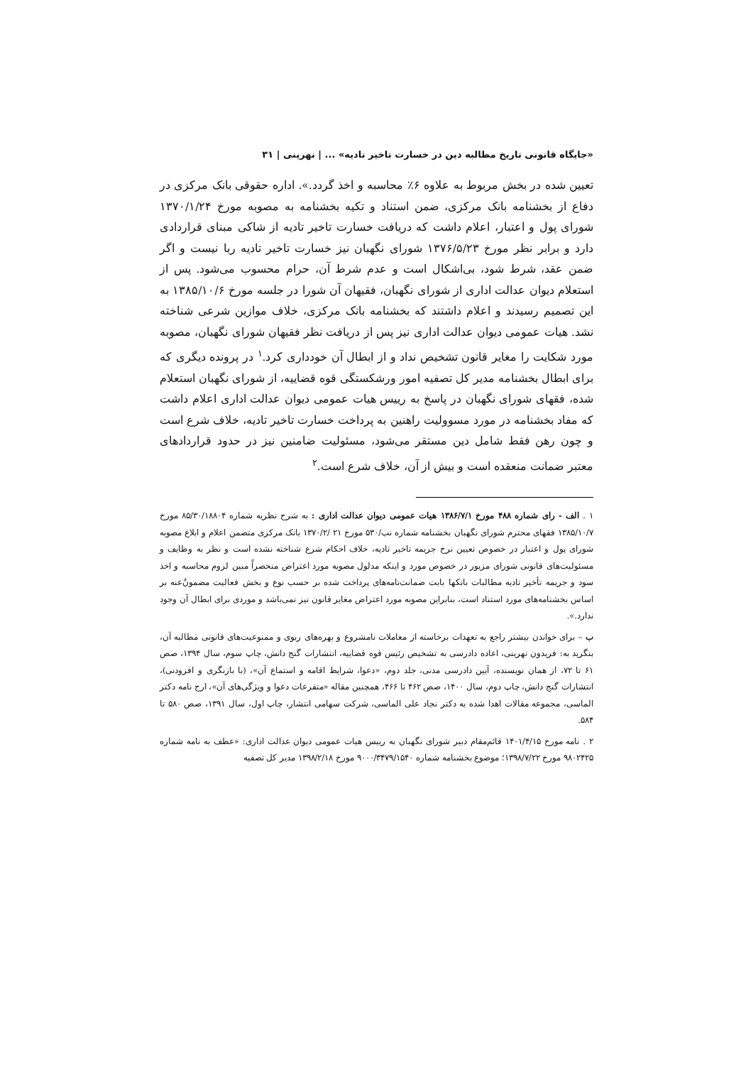«جایگاه قانونی تاریخ مطالبه دین در خسارت تاخیر تادیه» ... | نهرینی | ۳۱
تعیین شده در بخش مربوط به علاوه ۶٪ محاسبه و اخذ گردد.». اداره حقوقی بانک مرکزی در دفاع از بخشنامه بانک مرکزی، ضمن استناد و تکیه بخشنامه به مصوبه مورخ ۱۳۷۰/۱/۲۴ شورای پول و اعتبار، اعلام داشت که دریافت خسارت تاخیر تادیه از شاکی مبنای قراردادی دارد و برابر نظر مورخ ۱۳۷۶/۵/۲۳ شورای نگهبان نیز خسارت تاخیر تادیه ربا نیست و اگر ضمن عقد، شرط شود، بی‌اشکال است و عدم شرط آن، حرام محسوب می‌شود. پس از استعلام دیوان عدالت اداری از شورای نگهبان، فقیهان آن شورا در جلسه مورخ ۱۳۸۵/۱۰/۶ به این تصمیم رسیدند و اعلام داشتند که بخشنامه بانک مرکزی، خلاف موازین شرعی شناخته نشد. هیات عمومی دیوان عدالت اداری نیز پس از دریافت نظر فقیهان شورای نگهبان، مصوبه مورد شکایت را مغایر قانون تشخیص نداد و از ابطال آن خودداری کرد.<sup>۱</sup> در پرونده دیگری که برای ابطال بخشنامه مدیر کل تصفیه امور ورشکستگی قوه قضاییه، از شورای نگهبان استعلام شده، فقهای شورای نگهبان در پاسخ به رییس هیات عمومی دیوان عدالت اداری اعلام داشت که مفاد بخشنامه در مورد مسوولیت راهنین به پرداخت خسارت تاخیر تادیه، خلاف شرع است و چون رهن فقط شامل دین مستقر می‌شود، مسئولیت ضامنین نیز در حدود قراردادهای معتبر ضمانت منعقده است و بیش از آن، خلاف شرع است.<sup>۲</sup>
۱ . الف - رای شماره ۴۸۸ مورخ ۱۳۸۶/۷/۱ هیات عمومی دیوان عدالت اداری : به شرح نظریه شماره ۸۵/۳۰/۱۸۸۰۴ مورخ ۱۳۸۵/۱۰/۷ فقهای محترم شورای نگهبان بخشنامه شماره نب/۵۳۰ مورخ ۲۱ /۱۳۷۰/۲ بانک مرکزی متضمن اعلام و ابلاغ مصوبه شورای پول و اعتبار در خصوص تعیین نرخ جریمه تاخیر تادیه، خلاف احکام شرع شناخته نشده است و نظر به وظایف و مسئولیت‌های قانونی شورای مزبور در خصوص مورد و اینکه مدلول مصوبه مورد اعتراض منحصراً مبین لزوم محاسبه و اخذ سود و جریمه تأخیر تادیه مطالبات بانکها بابت ضمانت‌نامه‌های پرداخت شده بر حسب نوع و بخش فعالیت مضمونٌ‌عنه بر اساس بخشنامه‌های مورد استناد است، بنابراین مصوبه مورد اعتراض مغایر قانون نیز نمی‌باشد و موردی برای ابطال آن وجود ندارد.».
ب – برای خواندن بیشتر راجع به تعهدات برخاسته از معاملات نامشروع و بهره‌های ربوی و ممنوعیت‌های قانونی مطالبه آن، بنگرید به: فریدون نهرینی، اعاده دادرسی به تشخیص رئیس قوه قضاییه، انتشارات گنج دانش، چاپ سوم، سال ۱۳۹۴، صص ۶۱ تا ۷۲، از همان نویسنده، آیین دادرسی مدنی، جلد دوم، «دعوا، شرایط اقامه و استماع آن»، (با بازنگری و افزودنی)، انتشارات گنج دانش، چاپ دوم، سال ۱۴۰۰، صص ۴۶۲ تا ۴۶۶، همچنین مقاله «متفرعات دعوا و ویژگی‌های آن»، ارج نامه دکتر الماسی، مجموعه مقالات اهدا شده به دکتر نجاد علی الماسی، شرکت سهامی انتشار، چاپ اول، سال ۱۳۹۱، صص ۵۸۰ تا ۵۸۴.
۲ . نامه مورخ ۱۴۰۱/۴/۱۵ قائم‌مقام دبیر شورای نگهبان به رییس هیات عمومی دیوان عدالت اداری: «عطف به نامه شماره ۹۸۰۲۴۲۵ مورخ ۱۳۹۸/۷/۲۲؛ موضوع بخشنامه شماره ۹۰۰۰/۳۴۷۹/۱۵۴۰ مورخ ۱۳۹۸/۲/۱۸ مدیر کل تصفیه